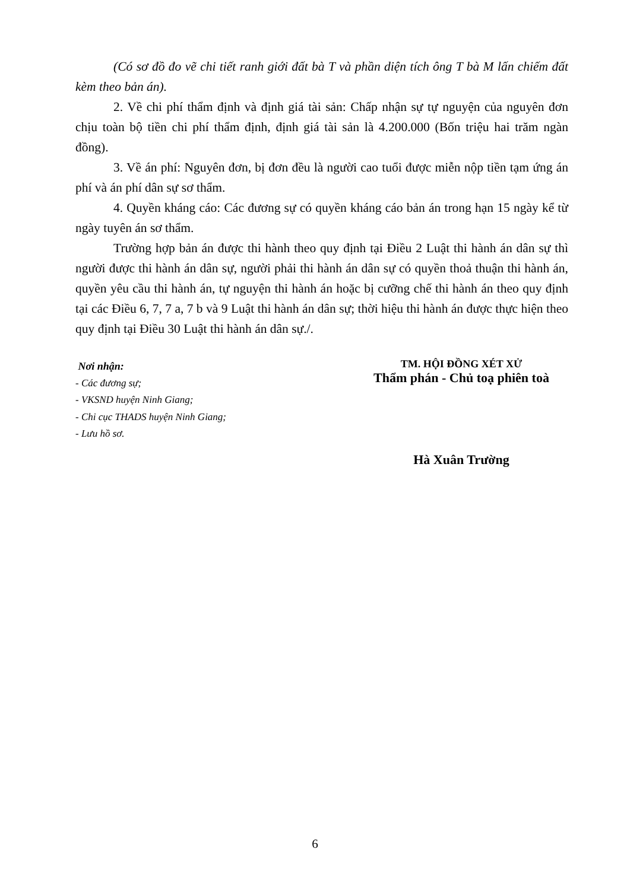(Có sơ đồ đo vẽ chi tiết ranh giới đất bà T và phần diện tích ông T bà M lấn chiếm đất kèm theo bản án).
2. Về chi phí thẩm định và định giá tài sản: Chấp nhận sự tự nguyện của nguyên đơn chịu toàn bộ tiền chi phí thẩm định, định giá tài sản là 4.200.000 (Bốn triệu hai trăm ngàn đồng).
3. Về án phí: Nguyên đơn, bị đơn đều là người cao tuổi được miễn nộp tiền tạm ứng án phí và án phí dân sự sơ thẩm.
4. Quyền kháng cáo: Các đương sự có quyền kháng cáo bản án trong hạn 15 ngày kể từ ngày tuyên án sơ thẩm.
Trường hợp bản án được thi hành theo quy định tại Điều 2 Luật thi hành án dân sự thì người được thi hành án dân sự, người phải thi hành án dân sự có quyền thoả thuận thi hành án, quyền yêu cầu thi hành án, tự nguyện thi hành án hoặc bị cưỡng chế thi hành án theo quy định tại các Điều 6, 7, 7 a, 7 b và 9 Luật thi hành án dân sự; thời hiệu thi hành án được thực hiện theo quy định tại Điều 30 Luật thi hành án dân sự./.
Nơi nhận:
- Các đương sự;
- VKSND huyện Ninh Giang;
- Chi cục THADS huyện Ninh Giang;
- Lưu hồ sơ.
TM. HỘI ĐỒNG XÉT XỬ
Thẩm phán - Chủ toạ phiên toà
Hà Xuân Trường
6